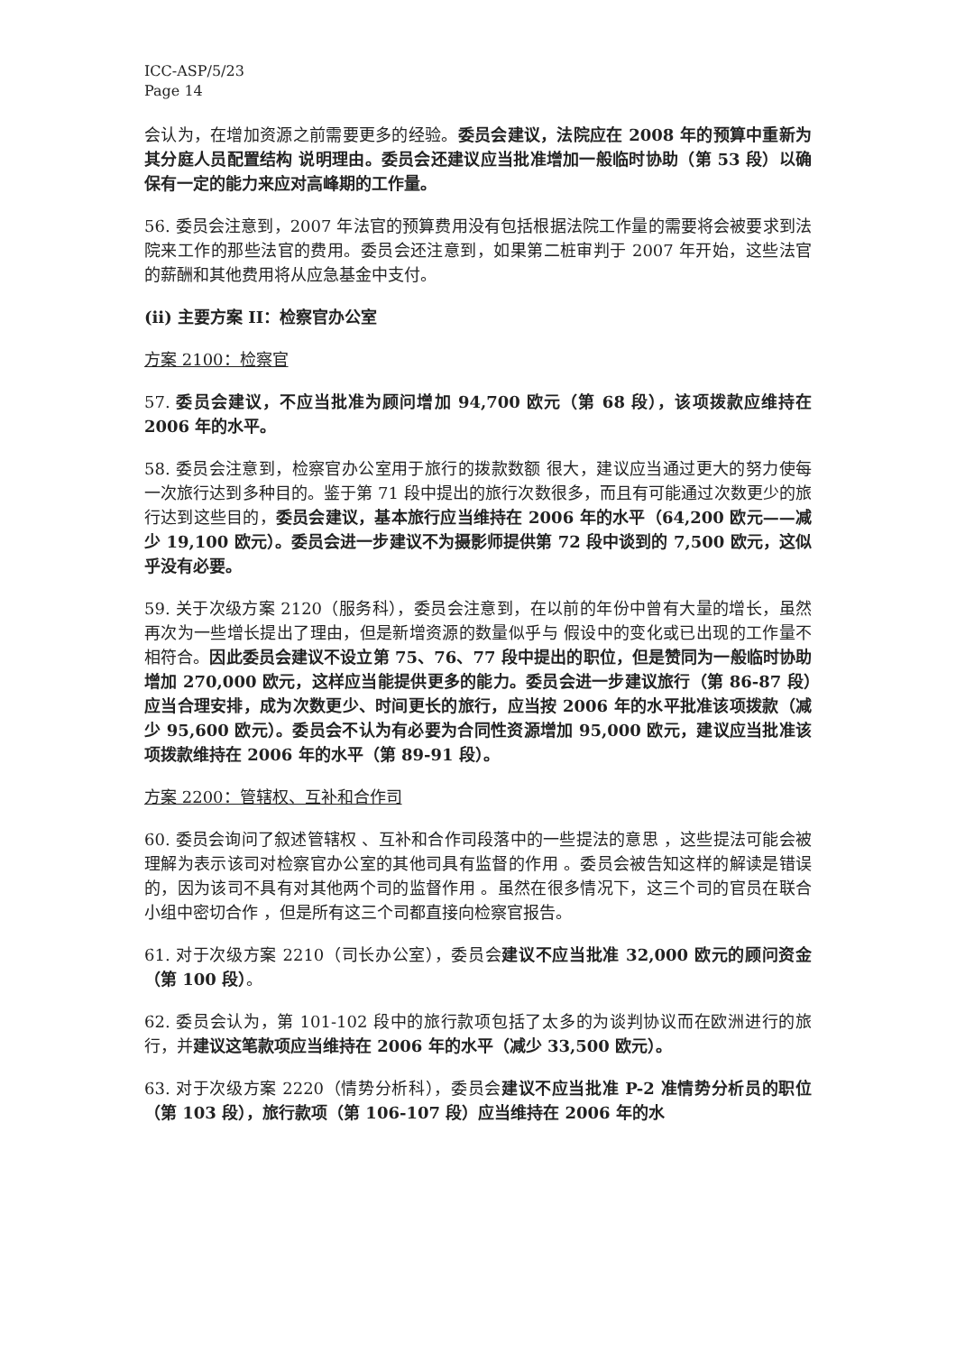ICC-ASP/5/23
Page 14
会认为，在增加资源之前需要更多的经验。委员会建议，法院应在 2008 年的预算中重新为其分庭人员配置结构 说明理由。委员会还建议应当批准增加一般临时协助（第 53 段）以确保有一定的能力来应对高峰期的工作量。
56. 委员会注意到，2007 年法官的预算费用没有包括根据法院工作量的需要将会被要求到法院来工作的那些法官的费用。委员会还注意到，如果第二桩审判于 2007 年开始，这些法官的薪酬和其他费用将从应急基金中支付。
(ii) 主要方案 II：检察官办公室
方案 2100：检察官
57. 委员会建议，不应当批准为顾问增加 94,700 欧元（第 68 段），该项拨款应维持在 2006 年的水平。
58. 委员会注意到，检察官办公室用于旅行的拨款数额 很大，建议应当通过更大的努力使每一次旅行达到多种目的。鉴于第 71 段中提出的旅行次数很多，而且有可能通过次数更少的旅行达到这些目的，委员会建议，基本旅行应当维持在 2006 年的水平（64,200 欧元——减少 19,100 欧元）。委员会进一步建议不为摄影师提供第 72 段中谈到的 7,500 欧元，这似乎没有必要。
59. 关于次级方案 2120（服务科），委员会注意到，在以前的年份中曾有大量的增长，虽然再次为一些增长提出了理由，但是新增资源的数量似乎与 假设中的变化或已出现的工作量不相符合。因此委员会建议不设立第 75、76、77 段中提出的职位，但是赞同为一般临时协助增加 270,000 欧元，这样应当能提供更多的能力。委员会进一步建议旅行（第 86-87 段）应当合理安排，成为次数更少、时间更长的旅行，应当按 2006 年的水平批准该项拨款（减少 95,600 欧元）。委员会不认为有必要为合同性资源增加 95,000 欧元，建议应当批准该项拨款维持在 2006 年的水平（第 89-91 段）。
方案 2200：管辖权、互补和合作司
60. 委员会询问了叙述管辖权 、互补和合作司段落中的一些提法的意思 ，这些提法可能会被理解为表示该司对检察官办公室的其他司具有监督的作用 。委员会被告知这样的解读是错误的，因为该司不具有对其他两个司的监督作用 。虽然在很多情况下，这三个司的官员在联合小组中密切合作 ，但是所有这三个司都直接向检察官报告。
61. 对于次级方案 2210（司长办公室），委员会建议不应当批准 32,000 欧元的顾问资金（第 100 段）。
62. 委员会认为，第 101-102 段中的旅行款项包括了太多的为谈判协议而在欧洲进行的旅行，并建议这笔款项应当维持在 2006 年的水平（减少 33,500 欧元）。
63. 对于次级方案 2220（情势分析科），委员会建议不应当批准 P-2 准情势分析员的职位（第 103 段），旅行款项（第 106-107 段）应当维持在 2006 年的水